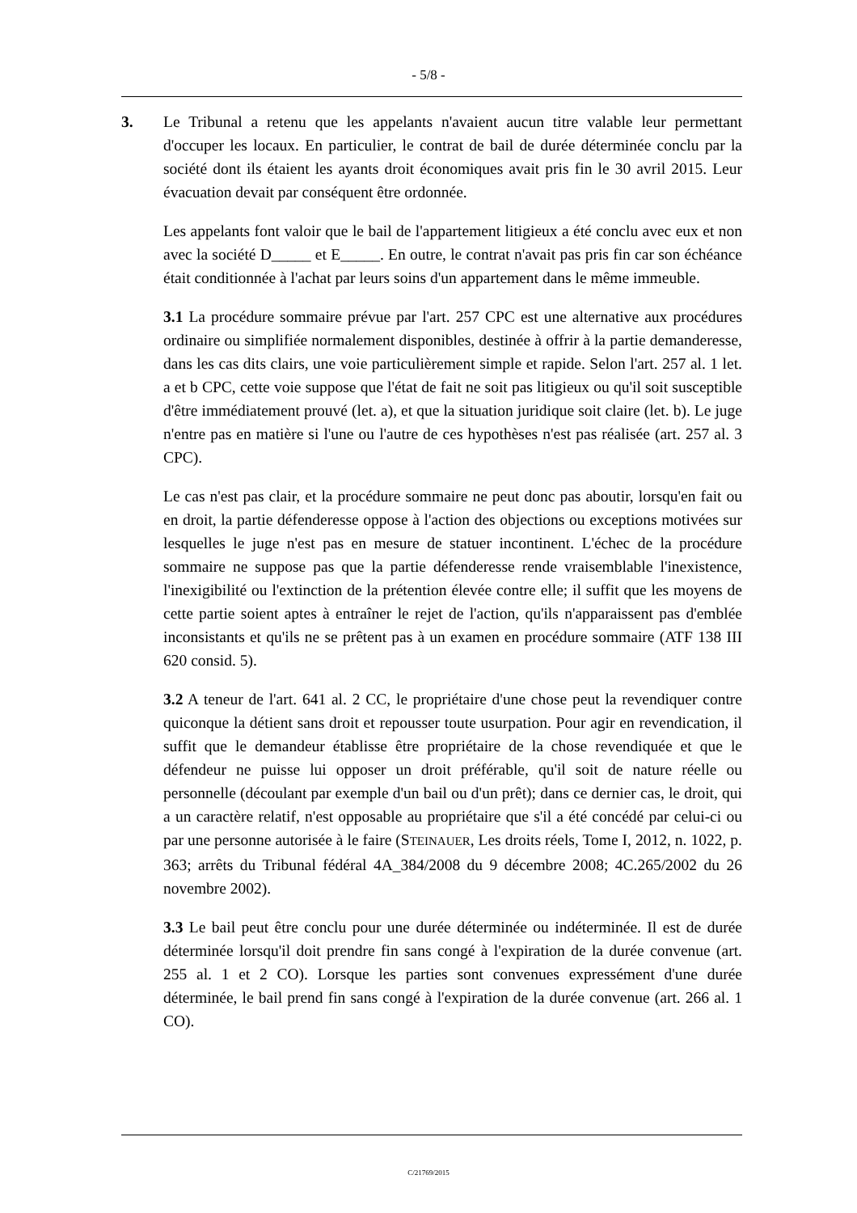- 5/8 -
3.
Le Tribunal a retenu que les appelants n'avaient aucun titre valable leur permettant d'occuper les locaux. En particulier, le contrat de bail de durée déterminée conclu par la société dont ils étaient les ayants droit économiques avait pris fin le 30 avril 2015. Leur évacuation devait par conséquent être ordonnée.
Les appelants font valoir que le bail de l'appartement litigieux a été conclu avec eux et non avec la société D_____ et E_____. En outre, le contrat n'avait pas pris fin car son échéance était conditionnée à l'achat par leurs soins d'un appartement dans le même immeuble.
3.1 La procédure sommaire prévue par l'art. 257 CPC est une alternative aux procédures ordinaire ou simplifiée normalement disponibles, destinée à offrir à la partie demanderesse, dans les cas dits clairs, une voie particulièrement simple et rapide. Selon l'art. 257 al. 1 let. a et b CPC, cette voie suppose que l'état de fait ne soit pas litigieux ou qu'il soit susceptible d'être immédiatement prouvé (let. a), et que la situation juridique soit claire (let. b). Le juge n'entre pas en matière si l'une ou l'autre de ces hypothèses n'est pas réalisée (art. 257 al. 3 CPC).
Le cas n'est pas clair, et la procédure sommaire ne peut donc pas aboutir, lorsqu'en fait ou en droit, la partie défenderesse oppose à l'action des objections ou exceptions motivées sur lesquelles le juge n'est pas en mesure de statuer incontinent. L'échec de la procédure sommaire ne suppose pas que la partie défenderesse rende vraisemblable l'inexistence, l'inexigibilité ou l'extinction de la prétention élevée contre elle; il suffit que les moyens de cette partie soient aptes à entraîner le rejet de l'action, qu'ils n'apparaissent pas d'emblée inconsistants et qu'ils ne se prêtent pas à un examen en procédure sommaire (ATF 138 III 620 consid. 5).
3.2 A teneur de l'art. 641 al. 2 CC, le propriétaire d'une chose peut la revendiquer contre quiconque la détient sans droit et repousser toute usurpation. Pour agir en revendication, il suffit que le demandeur établisse être propriétaire de la chose revendiquée et que le défendeur ne puisse lui opposer un droit préférable, qu'il soit de nature réelle ou personnelle (découlant par exemple d'un bail ou d'un prêt); dans ce dernier cas, le droit, qui a un caractère relatif, n'est opposable au propriétaire que s'il a été concédé par celui-ci ou par une personne autorisée à le faire (STEINAUER, Les droits réels, Tome I, 2012, n. 1022, p. 363; arrêts du Tribunal fédéral 4A_384/2008 du 9 décembre 2008; 4C.265/2002 du 26 novembre 2002).
3.3 Le bail peut être conclu pour une durée déterminée ou indéterminée. Il est de durée déterminée lorsqu'il doit prendre fin sans congé à l'expiration de la durée convenue (art. 255 al. 1 et 2 CO). Lorsque les parties sont convenues expressément d'une durée déterminée, le bail prend fin sans congé à l'expiration de la durée convenue (art. 266 al. 1 CO).
C/21769/2015